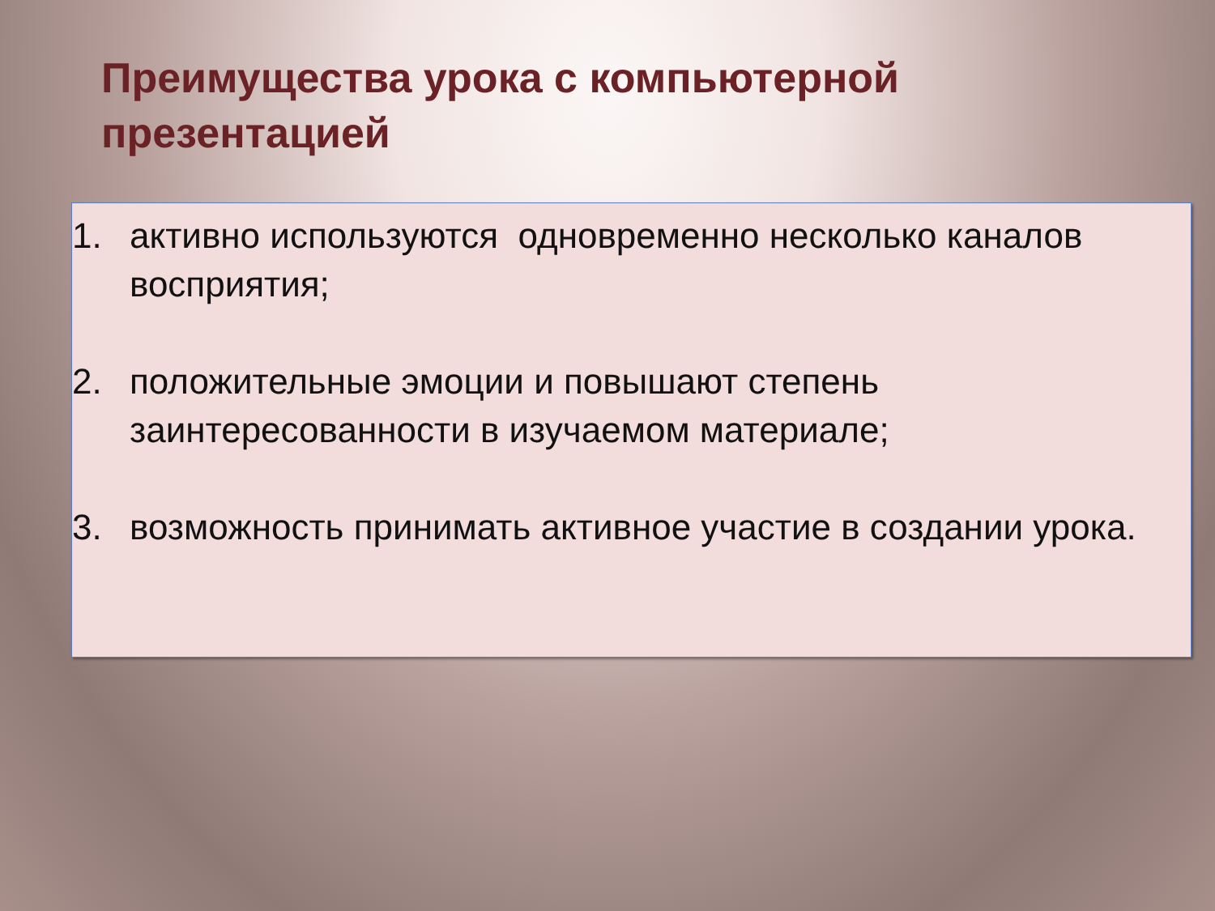Преимущества урока с компьютерной презентацией
1. активно используются одновременно несколько каналов восприятия;
2. положительные эмоции и повышают степень заинтересованности в изучаемом материале;
3. возможность принимать активное участие в создании урока.